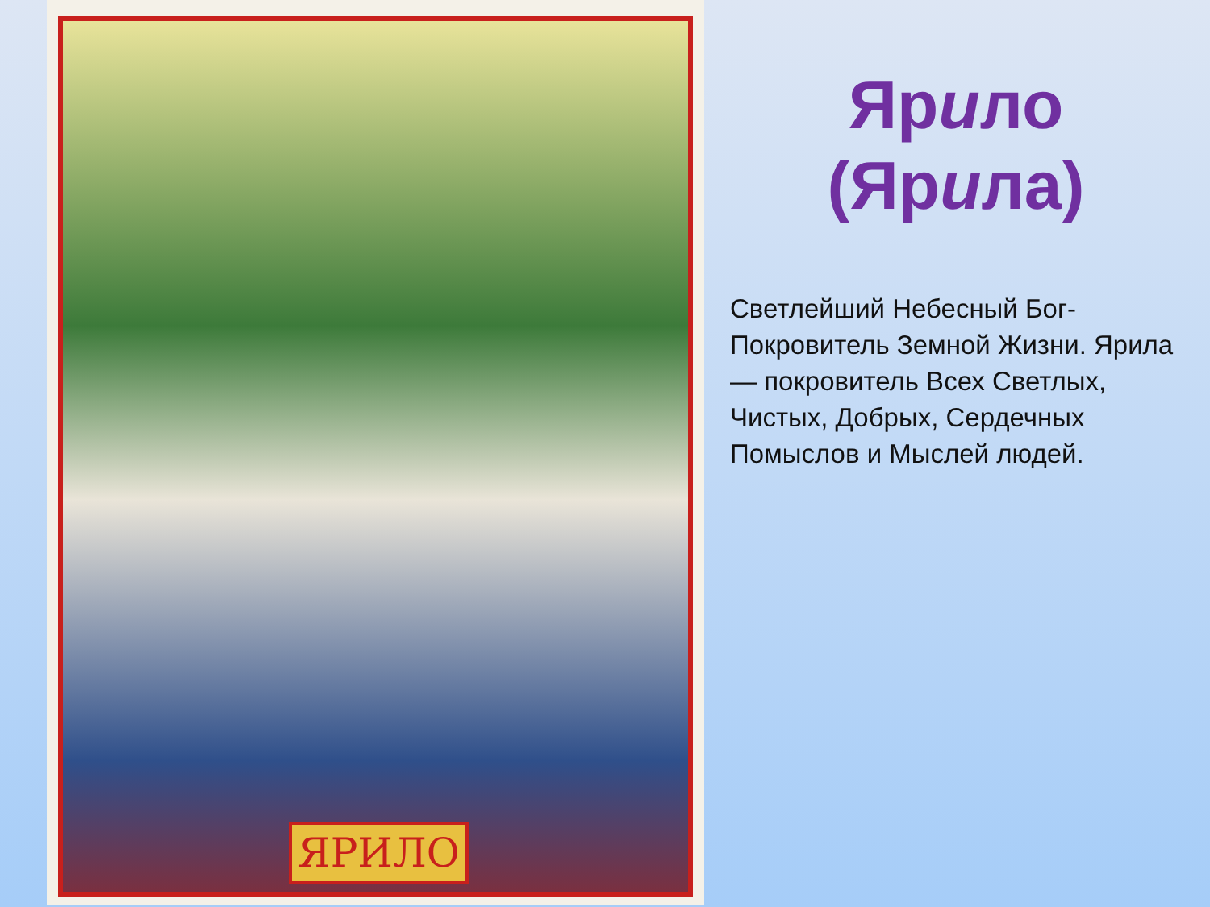ЯРИЛО
Ярило
(Ярила)
Светлейший Небесный Бог-Покровитель Земной Жизни. Ярила — покровитель Всех Светлых, Чистых, Добрых, Сердечных Помыслов и Мыслей людей.